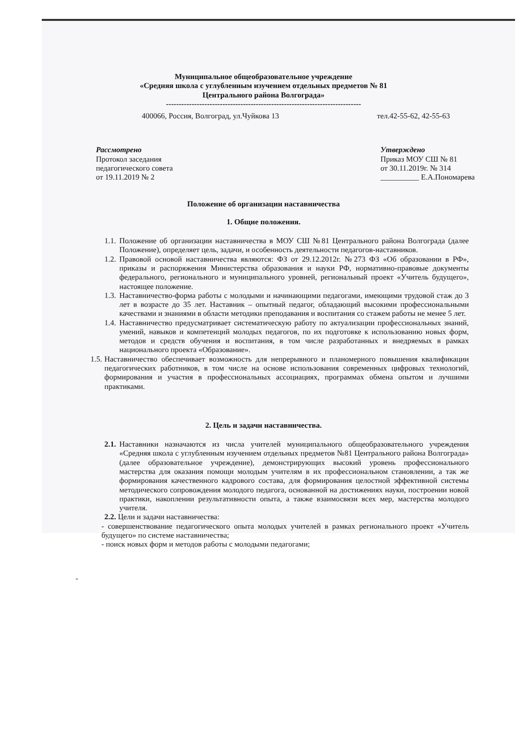Муниципальное общеобразовательное учреждение
«Средняя школа с углубленным изучением отдельных предметов № 81
Центрального района Волгограда»
----------------------------------------------------------------------------
400066, Россия, Волгоград, ул.Чуйкова 13 тел.42-55-62, 42-55-63
Рассмотрено
Протокол заседания
педагогического совета
от 19.11.2019 № 2
Утверждено
Приказ МОУ СШ № 81
от 30.11.2019г. № 314
__________ Е.А.Пономарева
Положение об организации наставничества
1. Общие положения.
1.1.
Положение об организации наставничества в МОУ СШ №81 Центрального района Волгограда (далее Положение), определяет цель, задачи, и особенность деятельности педагогов-наставников.
1.2.
Правовой основой наставничества являются: ФЗ от 29.12.2012г. №273 ФЗ «Об образовании в РФ», приказы и распоряжения Министерства образования и науки РФ, нормативно-правовые документы федерального, регионального и муниципального уровней, региональный проект «Учитель будущего», настоящее положение.
1.3.
Наставничество-форма работы с молодыми и начинающими педагогами, имеющими трудовой стаж до 3 лет в возрасте до 35 лет. Наставник – опытный педагог, обладающий высокими профессиональными качествами и знаниями в области методики преподавания и воспитания со стажем работы не менее 5 лет.
1.4.
Наставничество предусматривает систематическую работу по актуализации профессиональных знаний, умений, навыков и компетенций молодых педагогов, по их подготовке к использованию новых форм, методов и средств обучения и воспитания, в том числе разработанных и внедряемых в рамках национального проекта «Образование».
1.5.
Наставничество обеспечивает возможность для непрерывного и планомерного повышения квалификации педагогических работников, в том числе на основе использования современных цифровых технологий, формирования и участия в профессиональных ассоциациях, программах обмена опытом и лучшими практиками.
2. Цель и задачи наставничества.
2.1.
Наставники назначаются из числа учителей муниципального общеобразовательного учреждения «Средняя школа с углубленным изучением отдельных предметов №81 Центрального района Волгограда» (далее образовательное учреждение), демонстрирующих высокий уровень профессионального мастерства для оказания помощи молодым учителям в их профессиональном становлении, а так же формирования качественного кадрового состава, для формирования целостной эффективной системы методического сопровождения молодого педагога, основанной на достижениях науки, построении новой практики, накоплении результативности опыта, а также взаимосвязи всех мер, мастерства молодого учителя.
2.2. Цели и задачи наставничества:
- совершенствование педагогического опыта молодых учителей в рамках регионального проект «Учитель будущего» по системе наставничества;
- поиск новых форм и методов работы с молодыми педагогами;
-